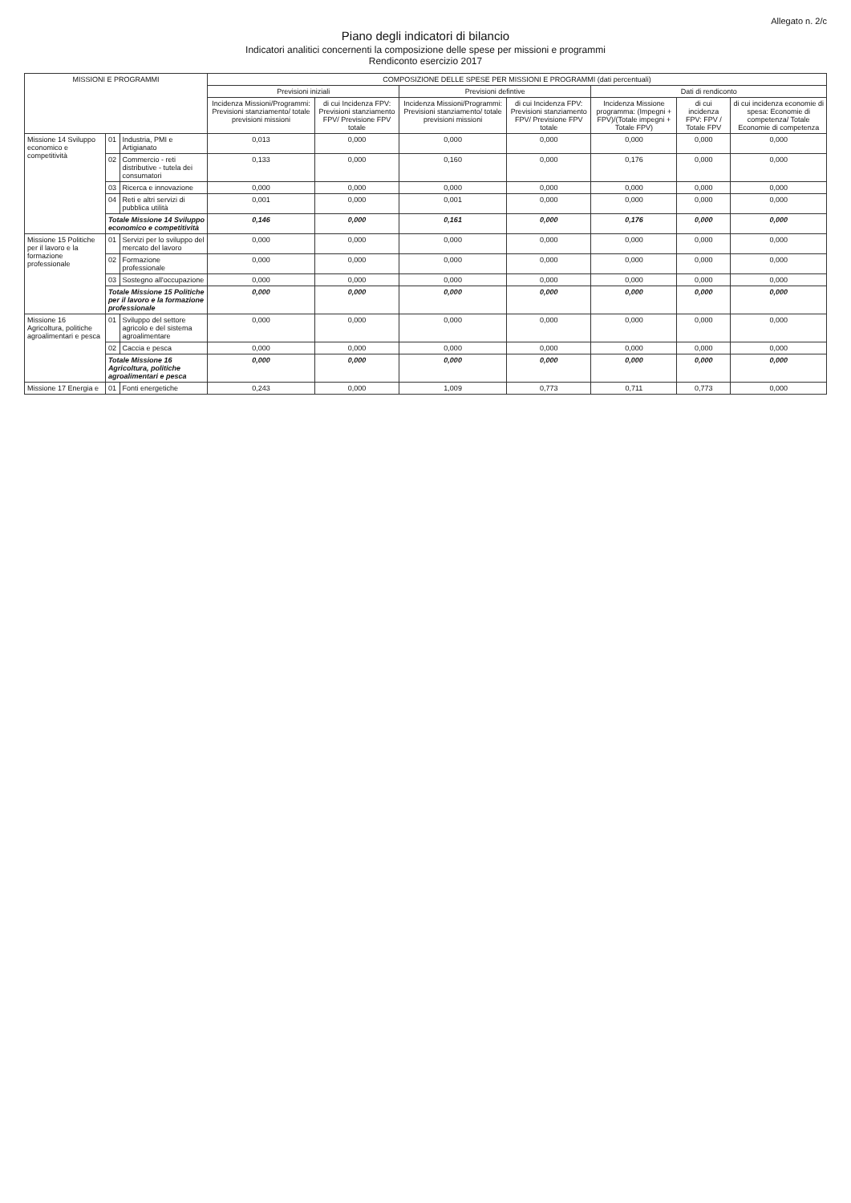Allegato n. 2/c
Piano degli indicatori di bilancio
Indicatori analitici concernenti la composizione delle spese per missioni e programmi
Rendiconto esercizio 2017
| MISSIONI E PROGRAMMI | | | COMPOSIZIONE DELLE SPESE PER MISSIONI E PROGRAMMI (dati percentuali) | | | | | | |
| --- | --- | --- | --- | --- | --- | --- | --- | --- | --- |
| | | | Previsioni iniziali | | Previsioni defintive | | Dati di rendiconto | | |
| | | | Incidenza Missioni/Programmi: Previsioni stanziamento/ totale previsioni missioni | di cui Incidenza FPV: Previsioni stanziamento FPV/ Previsione FPV totale | Incidenza Missioni/Programmi: Previsioni stanziamento/ totale previsioni missioni | di cui Incidenza FPV: Previsioni stanziamento FPV/ Previsione FPV totale | Incidenza Missione programma: (Impegni + FPV)/(Totale impegni + Totale FPV) | di cui incidenza FPV: FPV / Totale FPV | di cui incidenza economie di spesa: Economie di competenza/ Totale Economie di competenza |
| Missione 14 Sviluppo economico e competitività | 01 | Industria, PMI e Artigianato | 0,013 | 0,000 | 0,000 | 0,000 | 0,000 | 0,000 | 0,000 |
| | 02 | Commercio - reti distributive - tutela dei consumatori | 0,133 | 0,000 | 0,160 | 0,000 | 0,176 | 0,000 | 0,000 |
| | 03 | Ricerca e innovazione | 0,000 | 0,000 | 0,000 | 0,000 | 0,000 | 0,000 | 0,000 |
| | 04 | Reti e altri servizi di pubblica utilità | 0,001 | 0,000 | 0,001 | 0,000 | 0,000 | 0,000 | 0,000 |
| | Totale Missione 14 Sviluppo economico e competitività | | 0,146 | 0,000 | 0,161 | 0,000 | 0,176 | 0,000 | 0,000 |
| Missione 15 Politiche per il lavoro e la formazione professionale | 01 | Servizi per lo sviluppo del mercato del lavoro | 0,000 | 0,000 | 0,000 | 0,000 | 0,000 | 0,000 | 0,000 |
| | 02 | Formazione professionale | 0,000 | 0,000 | 0,000 | 0,000 | 0,000 | 0,000 | 0,000 |
| | 03 | Sostegno all'occupazione | 0,000 | 0,000 | 0,000 | 0,000 | 0,000 | 0,000 | 0,000 |
| | Totale Missione 15 Politiche per il lavoro e la formazione professionale | | 0,000 | 0,000 | 0,000 | 0,000 | 0,000 | 0,000 | 0,000 |
| Missione 16 Agricoltura, politiche agroalimentari e pesca | 01 | Sviluppo del settore agricolo e del sistema agroalimentare | 0,000 | 0,000 | 0,000 | 0,000 | 0,000 | 0,000 | 0,000 |
| | 02 | Caccia e pesca | 0,000 | 0,000 | 0,000 | 0,000 | 0,000 | 0,000 | 0,000 |
| | Totale Missione 16 Agricoltura, politiche agroalimentari e pesca | | 0,000 | 0,000 | 0,000 | 0,000 | 0,000 | 0,000 | 0,000 |
| Missione 17 Energia e | 01 | Fonti energetiche | 0,243 | 0,000 | 1,009 | 0,773 | 0,711 | 0,773 | 0,000 |